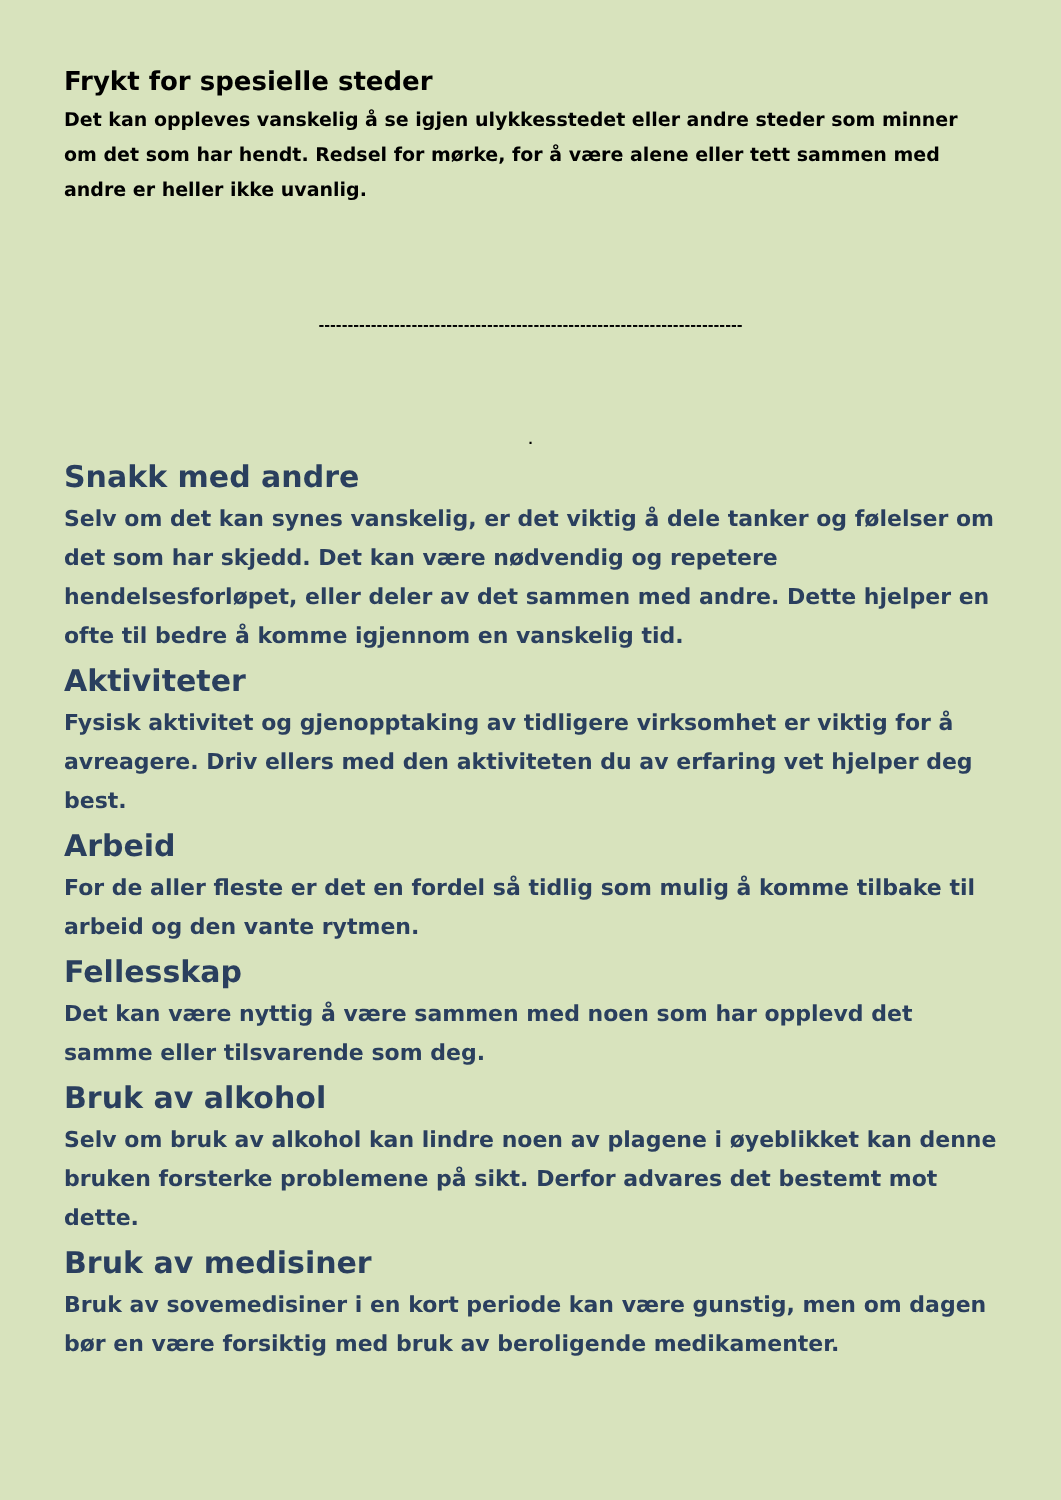Frykt for spesielle steder
Det kan oppleves vanskelig å se igjen ulykkesstedet eller andre steder som minner om det som har hendt. Redsel for mørke, for å være alene eller tett sammen med andre er heller ikke uvanlig.
-------------------------------------------------------------------------
.
Snakk med andre
Selv om det kan synes vanskelig, er det viktig å dele tanker og følelser om det som har skjedd. Det kan være nødvendig og repetere hendelsesforløpet, eller deler av det sammen med andre. Dette hjelper en ofte til bedre å komme igjennom en vanskelig tid.
Aktiviteter
Fysisk aktivitet og gjenopptaking av tidligere virksomhet er viktig for å avreagere. Driv ellers med den aktiviteten du av erfaring vet hjelper deg best.
Arbeid
For de aller fleste er det en fordel så tidlig som mulig å komme tilbake til arbeid og den vante rytmen.
Fellesskap
Det kan være nyttig å være sammen med noen som har opplevd det samme eller tilsvarende som deg.
Bruk av alkohol
Selv om bruk av alkohol kan lindre noen av plagene i øyeblikket kan denne bruken forsterke problemene på sikt. Derfor advares det bestemt mot dette.
Bruk av medisiner
Bruk av sovemedisiner i en kort periode kan være gunstig, men om dagen bør en være forsiktig med bruk av beroligende medikamenter.